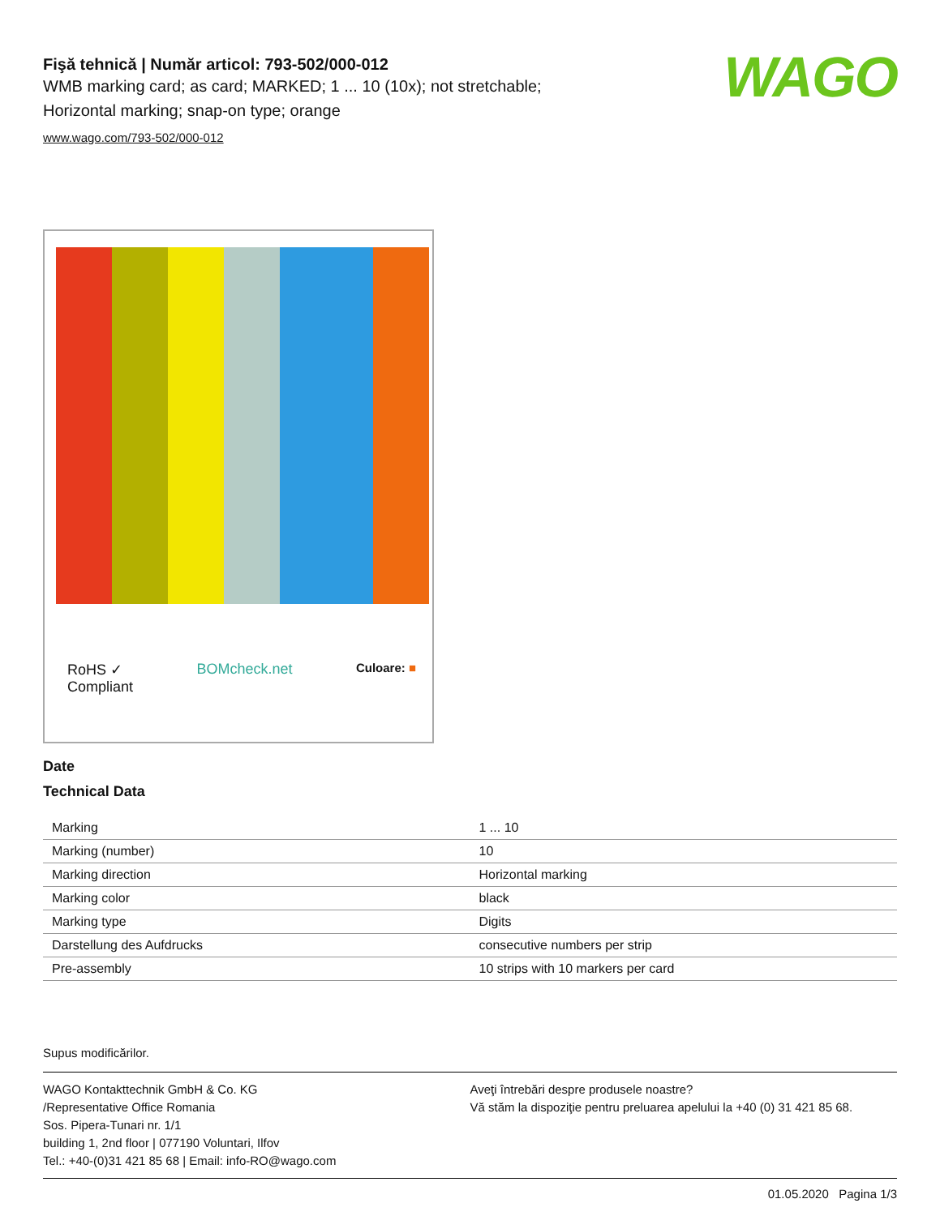WAGO
Fişă tehnică | Număr articol: 793-502/000-012
WMB marking card; as card; MARKED; 1 ... 10 (10x); not stretchable;
Horizontal marking; snap-on type; orange
www.wago.com/793-502/000-012
RoHS ✓
Compliant BOMcheck.net Culoare: ■
Date
Technical Data
| Marking | 1 ... 10 |
| Marking (number) | 10 |
| Marking direction | Horizontal marking |
| Marking color | black |
| Marking type | Digits |
| Darstellung des Aufdrucks | consecutive numbers per strip |
| Pre-assembly | 10 strips with 10 markers per card |
Supus modificărilor.
WAGO Kontakttechnik GmbH & Co. KG
/Representative Office Romania
Sos. Pipera-Tunari nr. 1/1
building 1, 2nd floor | 077190 Voluntari, Ilfov
Tel.: +40-(0)31 421 85 68 | Email: info-RO@wago.com
Aveţi întrebări despre produsele noastre?
Vă stăm la dispoziţie pentru preluarea apelului la +40 (0) 31 421 85 68.
01.05.2020 Pagina 1/3